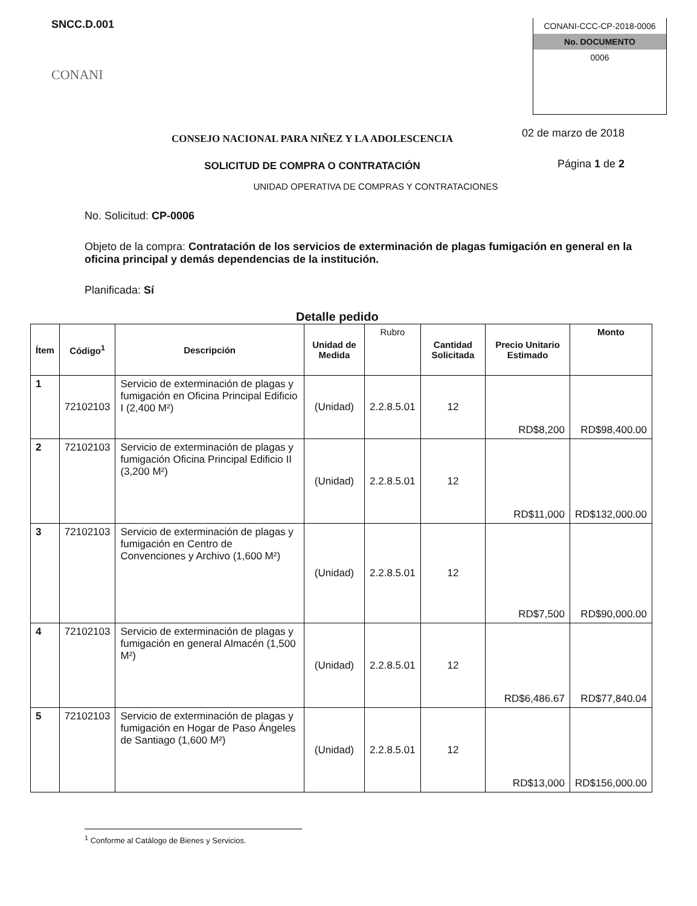SNCC.D.001
CONANI
CONANI-CCC-CP-2018-0006
No. DOCUMENTO
0006
CONSEJO NACIONAL PARA NIÑEZ Y LA ADOLESCENCIA
SOLICITUD DE COMPRA O CONTRATACIÓN
02 de marzo de 2018
Página 1 de 2
UNIDAD OPERATIVA DE COMPRAS Y CONTRATACIONES
No. Solicitud: CP-0006
Objeto de la compra: Contratación de los servicios de exterminación de plagas fumigación en general en la oficina principal y demás dependencias de la institución.
Planificada: Sí
Detalle pedido
| Ítem | Código<sup>1</sup> | Descripción | Unidad de Medida | Rubro | Cantidad Solicitada | Precio Unitario Estimado | Monto |
| --- | --- | --- | --- | --- | --- | --- | --- |
| 1 | 72102103 | Servicio de exterminación de plagas y fumigación en Oficina Principal Edificio I (2,400 M²) | (Unidad) | 2.2.8.5.01 | 12 | RD$8,200 | RD$98,400.00 |
| 2 | 72102103 | Servicio de exterminación de plagas y fumigación Oficina Principal Edificio II (3,200 M²) | (Unidad) | 2.2.8.5.01 | 12 | RD$11,000 | RD$132,000.00 |
| 3 | 72102103 | Servicio de exterminación de plagas y fumigación en Centro de Convenciones y Archivo (1,600 M²) | (Unidad) | 2.2.8.5.01 | 12 | RD$7,500 | RD$90,000.00 |
| 4 | 72102103 | Servicio de exterminación de plagas y fumigación en general Almacén (1,500 M²) | (Unidad) | 2.2.8.5.01 | 12 | RD$6,486.67 | RD$77,840.04 |
| 5 | 72102103 | Servicio de exterminación de plagas y fumigación en Hogar de Paso Ángeles de Santiago (1,600 M²) | (Unidad) | 2.2.8.5.01 | 12 | RD$13,000 | RD$156,000.00 |
<sup>1</sup> Conforme al Catálogo de Bienes y Servicios.